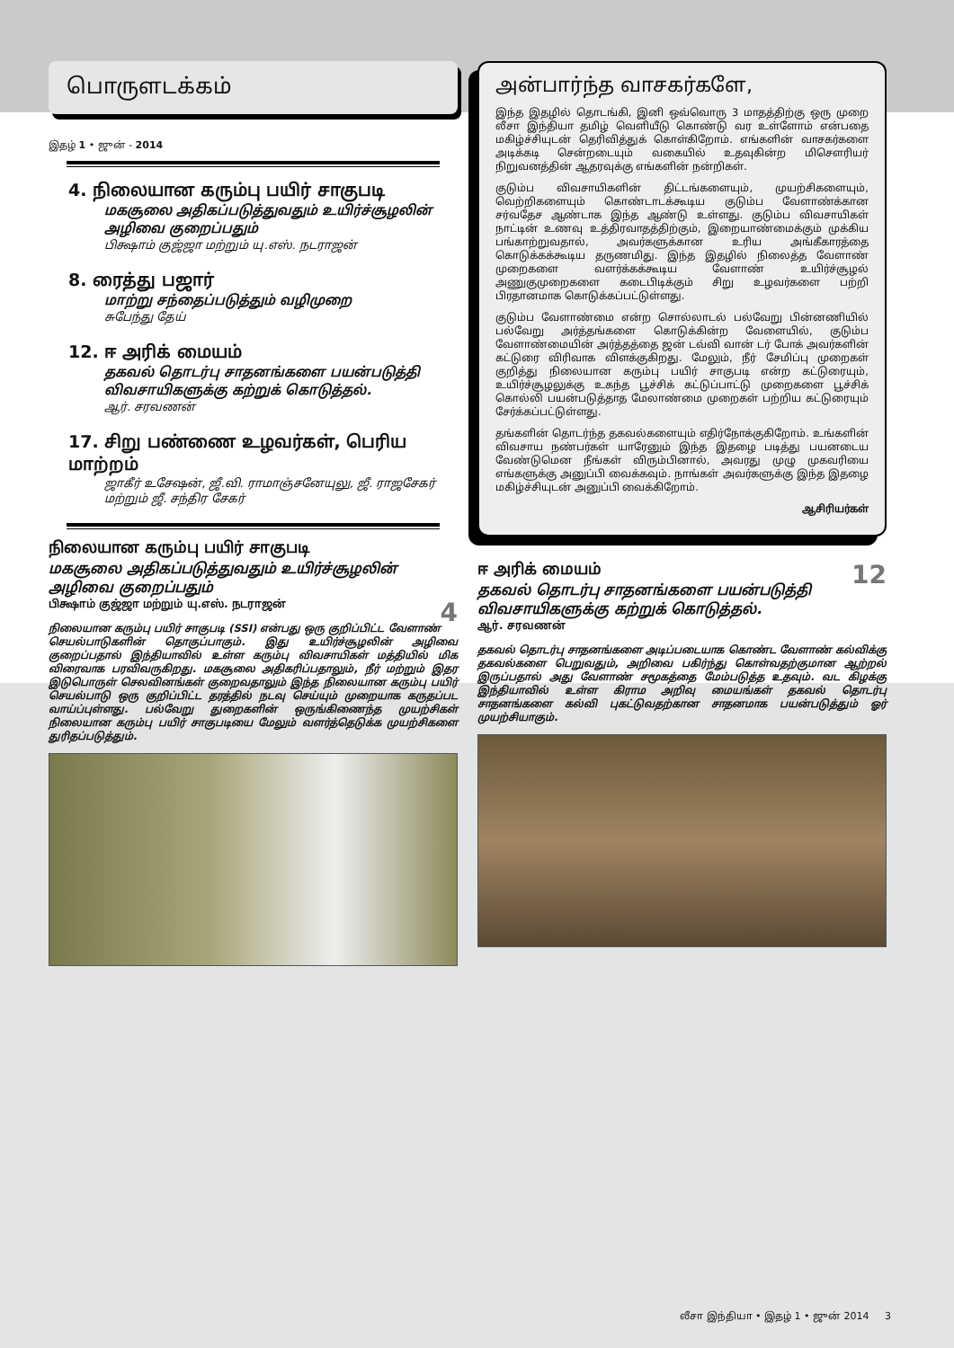பொருளடக்கம்
இதழ் 1 • ஜுன் - 2014
4. நிலையான கரும்பு பயிர் சாகுபடி
மகசூலை அதிகப்படுத்துவதும் உயிர்ச்சூழலின் அழிவை குறைப்பதும்
பிக்ஷாம் குஜ்ஜா மற்றும் யு.எஸ். நடராஜன்
8. ரைத்து பஜார்
மாற்று சந்தைப்படுத்தும் வழிமுறை
சுபேந்து தேய்
12. ஈ அரிக் மையம்
தகவல் தொடர்பு சாதனங்களை பயன்படுத்தி விவசாயிகளுக்கு கற்றுக் கொடுத்தல்.
ஆர். சரவணன்
17. சிறு பண்ணை உழவர்கள், பெரிய மாற்றம்
ஜாகீர் உசேஷன், ஜீ.வி. ராமாஞ்சனேயுலு, ஜீ. ராஜசேகர் மற்றும் ஜீ. சந்திர சேகர்
நிலையான கரும்பு பயிர் சாகுபடி
மகசூலை அதிகப்படுத்துவதும் உயிர்ச்சூழலின் அழிவை குறைப்பதும்
4 பிக்ஷாம் குஜ்ஜா மற்றும் யு.எஸ். நடராஜன்
நிலையான கரும்பு பயிர் சாகுபடி (SSI) என்பது ஒரு குறிப்பிட்ட வேளாண் செயல்பாடுகளின் தொகுப்பாகும். இது உயிர்ச்சூழலின் அழிவை குறைப்பதால் இந்தியாவில் உள்ள கரும்பு விவசாயிகள் மத்தியில் மிக விரைவாக பரவிவருகிறது. மகசூலை அதிகரிப்பதாலும், நீர் மற்றும் இதர இடுபொருள் செலவினங்கள் குறைவதாலும் இந்த நிலையான கரும்பு பயிர் செயல்பாடு ஒரு குறிப்பிட்ட தரத்தில் நடவு செய்யும் முறையாக கருதப்பட வாய்ப்புள்ளது. பல்வேறு துறைகளின் ஒருங்கிணைந்த முயற்சிகள் நிலையான கரும்பு பயிர் சாகுபடியை மேலும் வளர்த்தெடுக்க முயற்சிகளை துரிதப்படுத்தும்.
அன்பார்ந்த வாசகர்களே,
இந்த இதழில் தொடங்கி, இனி ஒவ்வொரு 3 மாதத்திற்கு ஒரு முறை லீசா இந்தியா தமிழ் வெளியீடு கொண்டு வர உள்ளோம் என்பதை மகிழ்ச்சியுடன் தெரிவித்துக் கொள்கிறோம். எங்களின் வாசகர்களை அடிக்கடி சென்றடையும் வகையில் உதவுகின்ற மிசெளரியர் நிறுவனத்தின் ஆதரவுக்கு எங்களின் நன்றிகள்.
குடும்ப விவசாயிகளின் திட்டங்களையும், முயற்சிகளையும், வெற்றிகளையும் கொண்டாடக்கூடிய குடும்ப வேளாண்க்கான சர்வதேச ஆண்டாக இந்த ஆண்டு உள்ளது. குடும்ப விவசாயிகள் நாட்டின் உணவு உத்திரவாதத்திற்கும், இறையாண்மைக்கும் முக்கிய பங்காற்றுவதால், அவர்களுக்கான உரிய அங்கீகாரத்தை கொடுக்கக்கூடிய தருணமிது. இந்த இதழில் நிலைத்த வேளாண் முறைகளை வளர்க்கக்கூடிய வேளாண் உயிர்ச்சூழல் அணுகுமுறைகளை கடைபிடிக்கும் சிறு உழவர்களை பற்றி பிரதானமாக கொடுக்கப்பட்டுள்ளது.
குடும்ப வேளாண்மை என்ற சொல்லாடல் பல்வேறு பின்னணியில் பல்வேறு அர்த்தங்களை கொடுக்கின்ற வேளையில், குடும்ப வேளாண்மையின் அர்த்தத்தை ஜன் டவ்வி வான் டர் போக் அவர்களின் கட்டுரை விரிவாக விளக்குகிறது. மேலும், நீர் சேமிப்பு முறைகள் குறித்து நிலையான கரும்பு பயிர் சாகுபடி என்ற கட்டுரையும், உயிர்ச்சூழலுக்கு உகந்த பூச்சிக் கட்டுப்பாட்டு முறைகளை பூச்சிக் கொல்லி பயன்படுத்தாத மேலாண்மை முறைகள் பற்றிய கட்டுரையும் சேர்க்கப்பட்டுள்ளது.
தங்களின் தொடர்ந்த தகவல்களையும் எதிர்நோக்குகிறோம். உங்களின் விவசாய நண்பர்கள் யாரேனும் இந்த இதழை படித்து பயனடைய வேண்டுமென நீங்கள் விரும்பினால், அவரது முழு முகவரியை எங்களுக்கு அனுப்பி வைக்கவும். நாங்கள் அவர்களுக்கு இந்த இதழை மகிழ்ச்சியுடன் அனுப்பி வைக்கிறோம்.
ஆசிரியர்கள்
12
ஈ அரிக் மையம்
தகவல் தொடர்பு சாதனங்களை பயன்படுத்தி விவசாயிகளுக்கு கற்றுக் கொடுத்தல்.
ஆர். சரவணன்
தகவல் தொடர்பு சாதனங்களை அடிப்படையாக கொண்ட வேளாண் கல்விக்கு தகவல்களை பெறுவதும், அறிவை பகிர்ந்து கொள்வதற்குமான ஆற்றல் இருப்பதால் அது வேளாண் சமூகத்தை மேம்படுத்த உதவும். வட கிழக்கு இந்தியாவில் உள்ள கிராம அறிவு மையங்கள் தகவல் தொடர்பு சாதனங்களை கல்வி புகட்டுவதற்கான சாதனமாக பயன்படுத்தும் ஓர் முயற்சியாகும்.
லீசா இந்தியா • இதழ் 1 • ஜுன் 2014 3